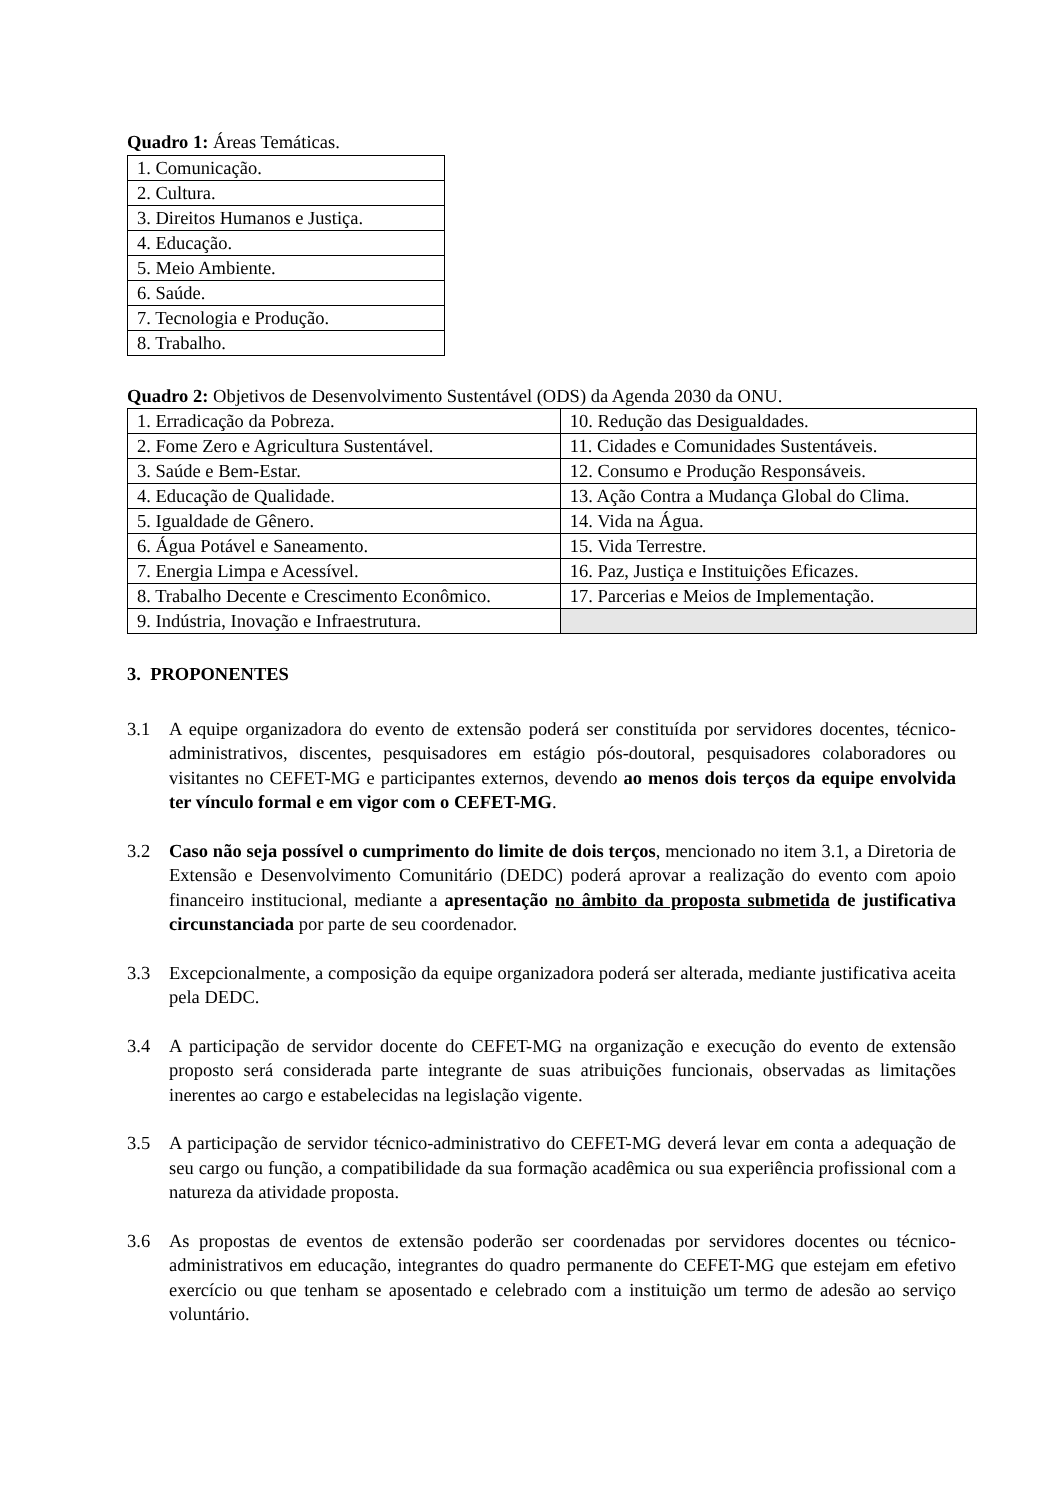Quadro 1: Áreas Temáticas.
| 1. Comunicação. |
| 2. Cultura. |
| 3. Direitos Humanos e Justiça. |
| 4. Educação. |
| 5. Meio Ambiente. |
| 6. Saúde. |
| 7. Tecnologia e Produção. |
| 8. Trabalho. |
Quadro 2: Objetivos de Desenvolvimento Sustentável (ODS) da Agenda 2030 da ONU.
| 1. Erradicação da Pobreza. | 10. Redução das Desigualdades. |
| 2. Fome Zero e Agricultura Sustentável. | 11. Cidades e Comunidades Sustentáveis. |
| 3. Saúde e Bem-Estar. | 12. Consumo e Produção Responsáveis. |
| 4. Educação de Qualidade. | 13. Ação Contra a Mudança Global do Clima. |
| 5. Igualdade de Gênero. | 14. Vida na Água. |
| 6. Água Potável e Saneamento. | 15. Vida Terrestre. |
| 7. Energia Limpa e Acessível. | 16. Paz, Justiça e Instituições Eficazes. |
| 8. Trabalho Decente e Crescimento Econômico. | 17. Parcerias e Meios de Implementação. |
| 9. Indústria, Inovação e Infraestrutura. | |
3. PROPONENTES
3.1 A equipe organizadora do evento de extensão poderá ser constituída por servidores docentes, técnico-administrativos, discentes, pesquisadores em estágio pós-doutoral, pesquisadores colaboradores ou visitantes no CEFET-MG e participantes externos, devendo ao menos dois terços da equipe envolvida ter vínculo formal e em vigor com o CEFET-MG.
3.2 Caso não seja possível o cumprimento do limite de dois terços, mencionado no item 3.1, a Diretoria de Extensão e Desenvolvimento Comunitário (DEDC) poderá aprovar a realização do evento com apoio financeiro institucional, mediante a apresentação no âmbito da proposta submetida de justificativa circunstanciada por parte de seu coordenador.
3.3 Excepcionalmente, a composição da equipe organizadora poderá ser alterada, mediante justificativa aceita pela DEDC.
3.4 A participação de servidor docente do CEFET-MG na organização e execução do evento de extensão proposto será considerada parte integrante de suas atribuições funcionais, observadas as limitações inerentes ao cargo e estabelecidas na legislação vigente.
3.5 A participação de servidor técnico-administrativo do CEFET-MG deverá levar em conta a adequação de seu cargo ou função, a compatibilidade da sua formação acadêmica ou sua experiência profissional com a natureza da atividade proposta.
3.6 As propostas de eventos de extensão poderão ser coordenadas por servidores docentes ou técnico-administrativos em educação, integrantes do quadro permanente do CEFET-MG que estejam em efetivo exercício ou que tenham se aposentado e celebrado com a instituição um termo de adesão ao serviço voluntário.